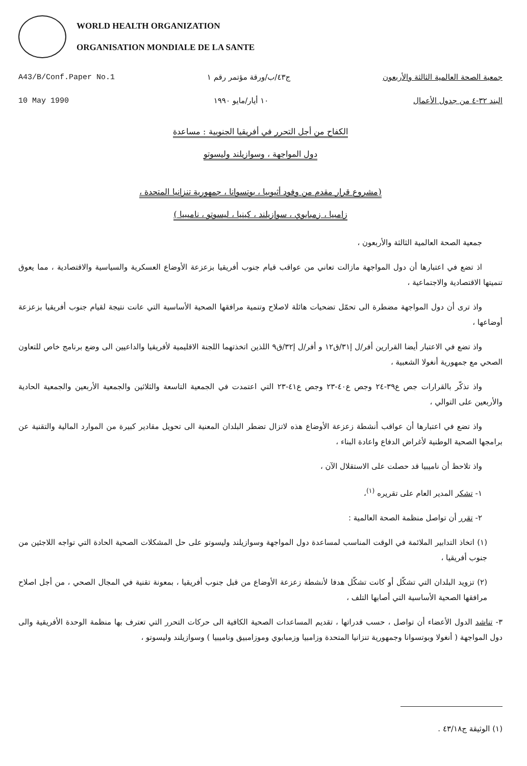WORLD HEALTH ORGANIZATION
ORGANISATION MONDIALE DE LA SANTE
A43/B/Conf.Paper No.1 ج٤٣/ب/ورقة مؤتمر رقم ١ جمعية الصحة العالمية الثالثة والأربعون
10 May 1990 ١٠ أيار/مايو ١٩٩٠ البند ٣٢-٤ من جدول الأعمال
الكفاح من أجل التحرر في أفريقيا الجنوبية : مساعدة
دول المواجهة ، وسوازيلند وليسوتو
(مشروع قرار مقدم من وفود أثيوبيا ، بوتسوانا ، جمهورية تنزانيا المتحدة ،
زامبيا ، زمبابوي ، سوازيلند ، كينيا ، ليسوتو ، ناميبيا )
جمعية الصحة العالمية الثالثة والأربعون ،
اذ تضع في اعتبارها أن دول المواجهة مازالت تعاني من عواقب قيام جنوب أفريقيا بزعزعة الأوضاع العسكرية والسياسية والاقتصادية ، مما يعوق تنميتها الاقتصادية والاجتماعية ،
واذ ترى أن دول المواجهة مضطرة الى تحمّل تضحيات هائلة لاصلاح وتنمية مرافقها الصحية الأساسية التي عانت نتيجة لقيام جنوب أفريقيا بزعزعة أوضاعها ،
واذ تضع في الاعتبار أيضا القرارين أفر/ل إ٣١/ق١٢ و أفر/ل إ٣٢/ق٩ اللذين اتخذتهما اللجنة الاقليمية لأفريقيا والداعيين الى وضع برنامج خاص للتعاون الصحي مع جمهورية أنغولا الشعبية ،
واذ تذكّر بالقرارات جص ع٣٩-٢٤ وجص ع٤٠-٢٣ وجص ع٤١-٢٣ التي اعتمدت في الجمعية التاسعة والثلاثين والجمعية الأربعين والجمعية الحادية والأربعين على التوالي ،
واذ تضع في اعتبارها أن عواقب أنشطة زعزعة الأوضاع هذه لاتزال تضطر البلدان المعنية الى تحويل مقادير كبيرة من الموارد المالية والتقنية عن برامجها الصحية الوطنية لأغراض الدفاع واعادة البناء ،
واذ تلاحظ أن ناميبيا قد حصلت على الاستقلال الآن ،
١- تشكر المدير العام على تقريره <sup>(١)</sup>،
٢- تقرر أن تواصل منظمة الصحة العالمية :
(١) اتخاذ التدابير الملائمة في الوقت المناسب لمساعدة دول المواجهة وسوازيلند وليسوتو على حل المشكلات الصحية الحادة التي تواجه اللاجئين من جنوب أفريقيا ،
(٢) تزويد البلدان التي تشكّل أو كانت تشكّل هدفا لأنشطة زعزعة الأوضاع من قبل جنوب أفريقيا ، بمعونة تقنية في المجال الصحي ، من أجل اصلاح مرافقها الصحية الأساسية التي أصابها التلف ،
٣- تناشد الدول الأعضاء أن تواصل ، حسب قدراتها ، تقديم المساعدات الصحية الكافية الى حركات التحرر التي تعترف بها منظمة الوحدة الأفريقية والى دول المواجهة ( أنغولا وبوتسوانا وجمهورية تنزانيا المتحدة وزامبيا وزمبابوي وموزامبيق وناميبيا ) وسوازيلند وليسوتو ،
(١) الوثيقة ج٤٣/١٨ .